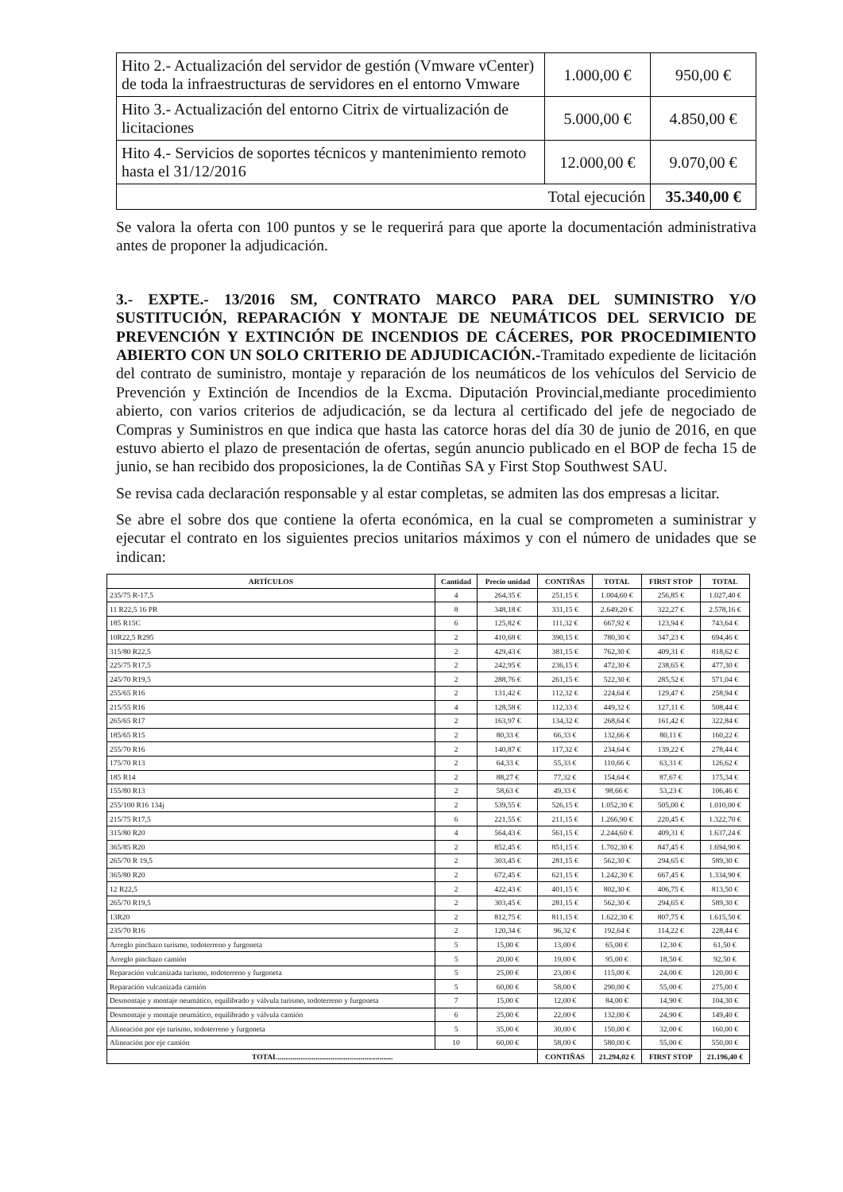| Hito 2.- Actualización del servidor de gestión (Vmware vCenter) de toda la infraestructuras de servidores en el entorno Vmware | 1.000,00 € | 950,00 € |
| Hito 3.- Actualización del entorno Citrix de virtualización de licitaciones | 5.000,00 € | 4.850,00 € |
| Hito 4.- Servicios de soportes técnicos y mantenimiento remoto hasta el 31/12/2016 | 12.000,00 € | 9.070,00 € |
| Total ejecución | | 35.340,00 € |
Se valora la oferta con 100 puntos y se le requerirá para que aporte la documentación administrativa antes de proponer la adjudicación.
3.- EXPTE.- 13/2016 SM, CONTRATO MARCO PARA DEL SUMINISTRO Y/O SUSTITUCIÓN, REPARACIÓN Y MONTAJE DE NEUMÁTICOS DEL SERVICIO DE PREVENCIÓN Y EXTINCIÓN DE INCENDIOS DE CÁCERES, POR PROCEDIMIENTO ABIERTO CON UN SOLO CRITERIO DE ADJUDICACIÓN.-Tramitado expediente de licitación del contrato de suministro, montaje y reparación de los neumáticos de los vehículos del Servicio de Prevención y Extinción de Incendios de la Excma. Diputación Provincial,mediante procedimiento abierto, con varios criterios de adjudicación, se da lectura al certificado del jefe de negociado de Compras y Suministros en que indica que hasta las catorce horas del día 30 de junio de 2016, en que estuvo abierto el plazo de presentación de ofertas, según anuncio publicado en el BOP de fecha 15 de junio, se han recibido dos proposiciones, la de Contiñas SA y First Stop Southwest SAU.
Se revisa cada declaración responsable y al estar completas, se admiten las dos empresas a licitar.
Se abre el sobre dos que contiene la oferta económica, en la cual se comprometen a suministrar y ejecutar el contrato en los siguientes precios unitarios máximos y con el número de unidades que se indican:
| ARTÍCULOS | Cantidad | Precio unidad | CONTIÑAS | TOTAL | FIRST STOP | TOTAL |
| --- | --- | --- | --- | --- | --- | --- |
| 235/75 R-17,5 | 4 | 264,35 € | 251,15 € | 1.004,60 € | 256,85 € | 1.027,40 € |
| 11 R22,5 16 PR | 8 | 348,18 € | 331,15 € | 2.649,20 € | 322,27 € | 2.578,16 € |
| 185 R15C | 6 | 125,82 € | 111,32 € | 667,92 € | 123,94 € | 743,64 € |
| 10R22,5 R295 | 2 | 410,68 € | 390,15 € | 780,30 € | 347,23 € | 694,46 € |
| 315/80 R22,5 | 2 | 429,43 € | 381,15 € | 762,30 € | 409,31 € | 818,62 € |
| 225/75 R17,5 | 2 | 242,95 € | 236,15 € | 472,30 € | 238,65 € | 477,30 € |
| 245/70 R19,5 | 2 | 288,76 € | 261,15 € | 522,30 € | 285,52 € | 571,04 € |
| 255/65 R16 | 2 | 131,42 € | 112,32 € | 224,64 € | 129,47 € | 258,94 € |
| 215/55 R16 | 4 | 128,58 € | 112,33 € | 449,32 € | 127,11 € | 508,44 € |
| 265/65 R17 | 2 | 163,97 € | 134,32 € | 268,64 € | 161,42 € | 322,84 € |
| 185/65 R15 | 2 | 80,33 € | 66,33 € | 132,66 € | 80,11 € | 160,22 € |
| 255/70 R16 | 2 | 140,87 € | 117,32 € | 234,64 € | 139,22 € | 278,44 € |
| 175/70 R13 | 2 | 64,33 € | 55,33 € | 110,66 € | 63,31 € | 126,62 € |
| 185 R14 | 2 | 88,27 € | 77,32 € | 154,64 € | 87,67 € | 175,34 € |
| 155/80 R13 | 2 | 58,63 € | 49,33 € | 98,66 € | 53,23 € | 106,46 € |
| 255/100 R16 134j | 2 | 539,55 € | 526,15 € | 1.052,30 € | 505,00 € | 1.010,00 € |
| 215/75 R17,5 | 6 | 221,55 € | 211,15 € | 1.266,90 € | 220,45 € | 1.322,70 € |
| 315/80 R20 | 4 | 564,43 € | 561,15 € | 2.244,60 € | 409,31 € | 1.637,24 € |
| 365/85 R20 | 2 | 852,45 € | 851,15 € | 1.702,30 € | 847,45 € | 1.694,90 € |
| 265/70 R 19,5 | 2 | 303,45 € | 281,15 € | 562,30 € | 294,65 € | 589,30 € |
| 365/80 R20 | 2 | 672,45 € | 621,15 € | 1.242,30 € | 667,45 € | 1.334,90 € |
| 12 R22,5 | 2 | 422,43 € | 401,15 € | 802,30 € | 406,75 € | 813,50 € |
| 265/70 R19,5 | 2 | 303,45 € | 281,15 € | 562,30 € | 294,65 € | 589,30 € |
| 13R20 | 2 | 812,75 € | 811,15 € | 1.622,30 € | 807,75 € | 1.615,50 € |
| 235/70 R16 | 2 | 120,34 € | 96,32 € | 192,64 € | 114,22 € | 228,44 € |
| Arreglo pinchazo turismo, todoterreno y furgoneta | 5 | 15,00 € | 13,00 € | 65,00 € | 12,30 € | 61,50 € |
| Arreglo pinchazo camión | 5 | 20,00 € | 19,00 € | 95,00 € | 18,50 € | 92,50 € |
| Reparación vulcanizada turismo, todoterreno y furgoneta | 5 | 25,00 € | 23,00 € | 115,00 € | 24,00 € | 120,00 € |
| Reparación vulcanizada camión | 5 | 60,00 € | 58,00 € | 290,00 € | 55,00 € | 275,00 € |
| Desmontaje y montaje neumático, equilibrado y válvula turismo, todoterreno y furgoneta | 7 | 15,00 € | 12,00 € | 84,00 € | 14,90 € | 104,30 € |
| Desmontaje y montaje neumático, equilibrado y válvula camión | 6 | 25,00 € | 22,00 € | 132,00 € | 24,90 € | 149,40 € |
| Alineación por eje turismo, todoterreno y furgoneta | 5 | 35,00 € | 30,00 € | 150,00 € | 32,00 € | 160,00 € |
| Alineación por eje camión | 10 | 60,00 € | 58,00 € | 580,00 € | 55,00 € | 550,00 € |
| TOTAL............................................................. | | | CONTIÑAS | 21.294,02 € | FIRST STOP | 21.196,40 € |